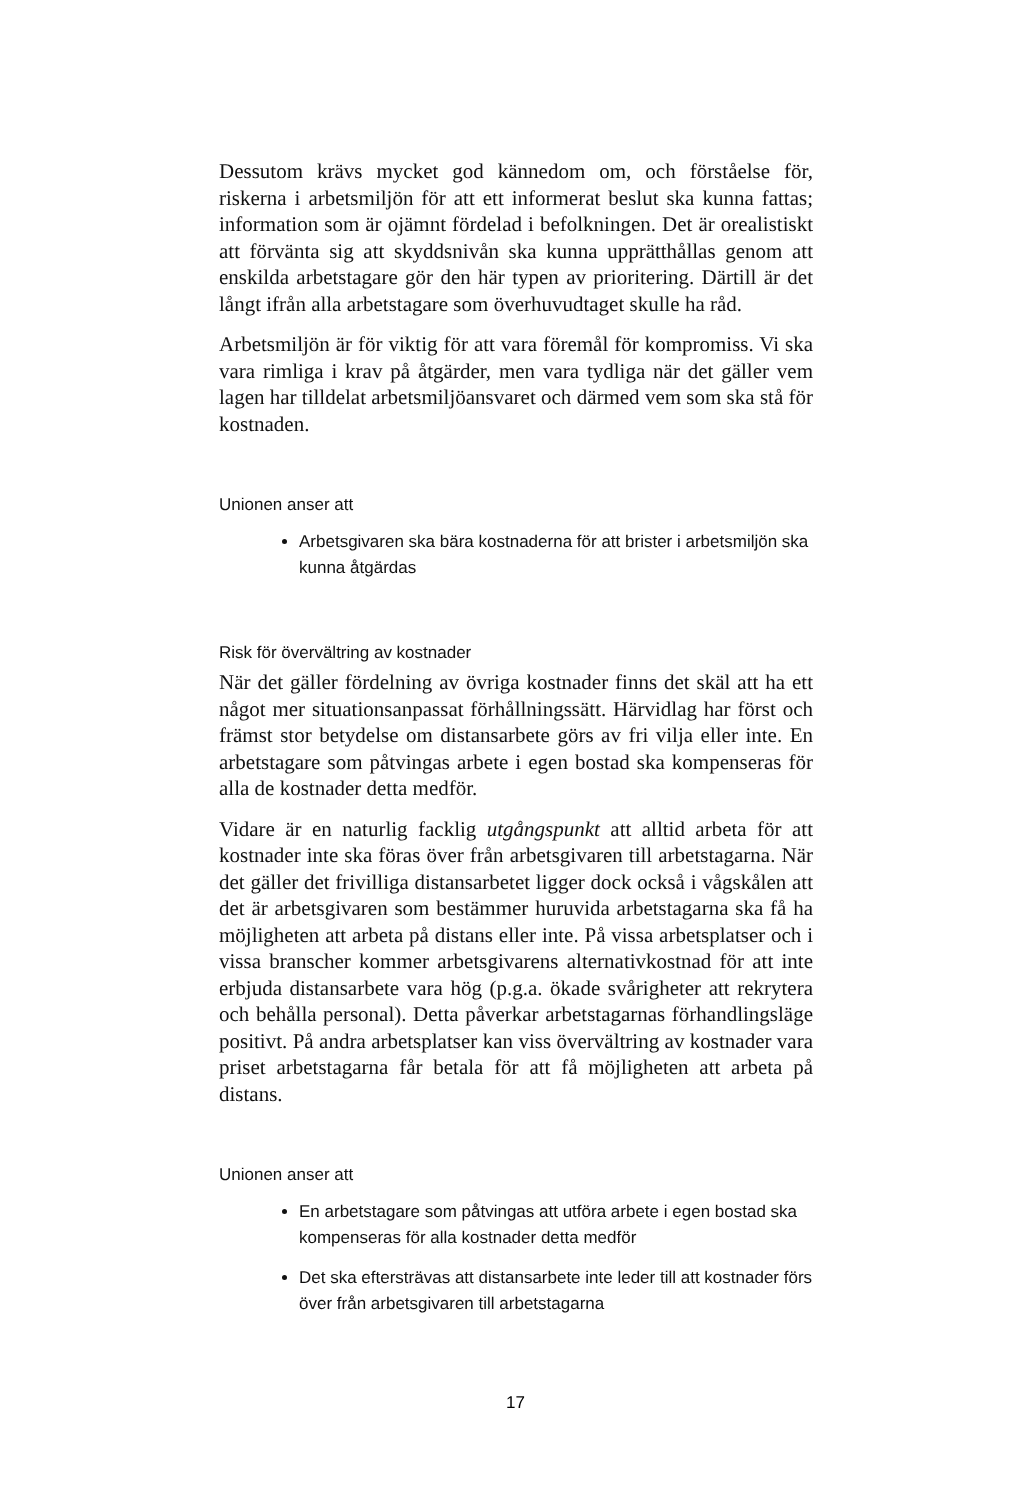Dessutom krävs mycket god kännedom om, och förståelse för, riskerna i arbetsmiljön för att ett informerat beslut ska kunna fattas; information som är ojämnt fördelad i befolkningen. Det är orealistiskt att förvänta sig att skyddsnivån ska kunna upprätthållas genom att enskilda arbetstagare gör den här typen av prioritering. Därtill är det långt ifrån alla arbetstagare som överhuvudtaget skulle ha råd.
Arbetsmiljön är för viktig för att vara föremål för kompromiss. Vi ska vara rimliga i krav på åtgärder, men vara tydliga när det gäller vem lagen har tilldelat arbetsmiljöansvaret och därmed vem som ska stå för kostnaden.
Unionen anser att
Arbetsgivaren ska bära kostnaderna för att brister i arbetsmiljön ska kunna åtgärdas
Risk för övervältring av kostnader
När det gäller fördelning av övriga kostnader finns det skäl att ha ett något mer situationsanpassat förhållningssätt. Härvidlag har först och främst stor betydelse om distansarbete görs av fri vilja eller inte. En arbetstagare som påtvingas arbete i egen bostad ska kompenseras för alla de kostnader detta medför.
Vidare är en naturlig facklig utgångspunkt att alltid arbeta för att kostnader inte ska föras över från arbetsgivaren till arbetstagarna. När det gäller det frivilliga distansarbetet ligger dock också i vågskålen att det är arbetsgivaren som bestämmer huruvida arbetstagarna ska få ha möjligheten att arbeta på distans eller inte. På vissa arbetsplatser och i vissa branscher kommer arbetsgivarens alternativkostnad för att inte erbjuda distansarbete vara hög (p.g.a. ökade svårigheter att rekrytera och behålla personal). Detta påverkar arbetstagarnas förhandlingsläge positivt. På andra arbetsplatser kan viss övervältring av kostnader vara priset arbetstagarna får betala för att få möjligheten att arbeta på distans.
Unionen anser att
En arbetstagare som påtvingas att utföra arbete i egen bostad ska kompenseras för alla kostnader detta medför
Det ska eftersträvas att distansarbete inte leder till att kostnader förs över från arbetsgivaren till arbetstagarna
17